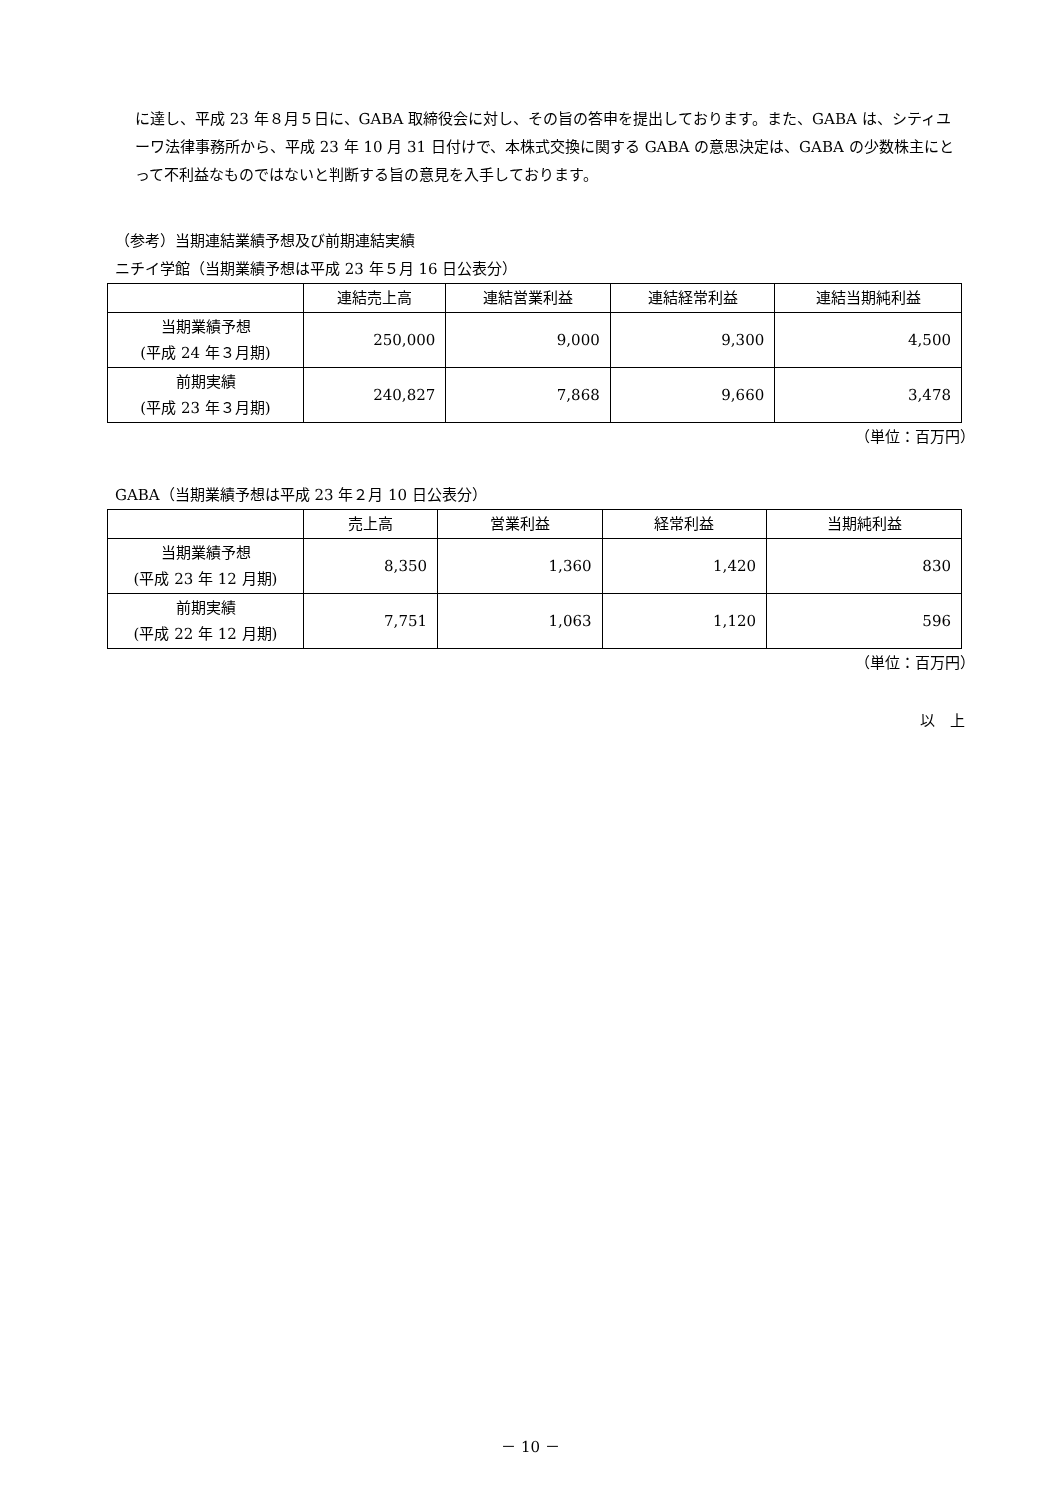に達し、平成 23 年８月５日に、GABA 取締役会に対し、その旨の答申を提出しております。また、GABA は、シティユーワ法律事務所から、平成 23 年 10 月 31 日付けで、本株式交換に関する GABA の意思決定は、GABA の少数株主にとって不利益なものではないと判断する旨の意見を入手しております。
（参考）当期連結業績予想及び前期連結実績
ニチイ学館（当期業績予想は平成 23 年５月 16 日公表分）
| | 連結売上高 | 連結営業利益 | 連結経常利益 | 連結当期純利益 |
| --- | --- | --- | --- | --- |
| 当期業績予想 (平成 24 年３月期) | 250,000 | 9,000 | 9,300 | 4,500 |
| 前期実績 (平成 23 年３月期) | 240,827 | 7,868 | 9,660 | 3,478 |
（単位：百万円）
GABA（当期業績予想は平成 23 年２月 10 日公表分）
| | 売上高 | 営業利益 | 経常利益 | 当期純利益 |
| --- | --- | --- | --- | --- |
| 当期業績予想 (平成 23 年 12 月期) | 8,350 | 1,360 | 1,420 | 830 |
| 前期実績 (平成 22 年 12 月期) | 7,751 | 1,063 | 1,120 | 596 |
（単位：百万円）
以　上
－ 10 －